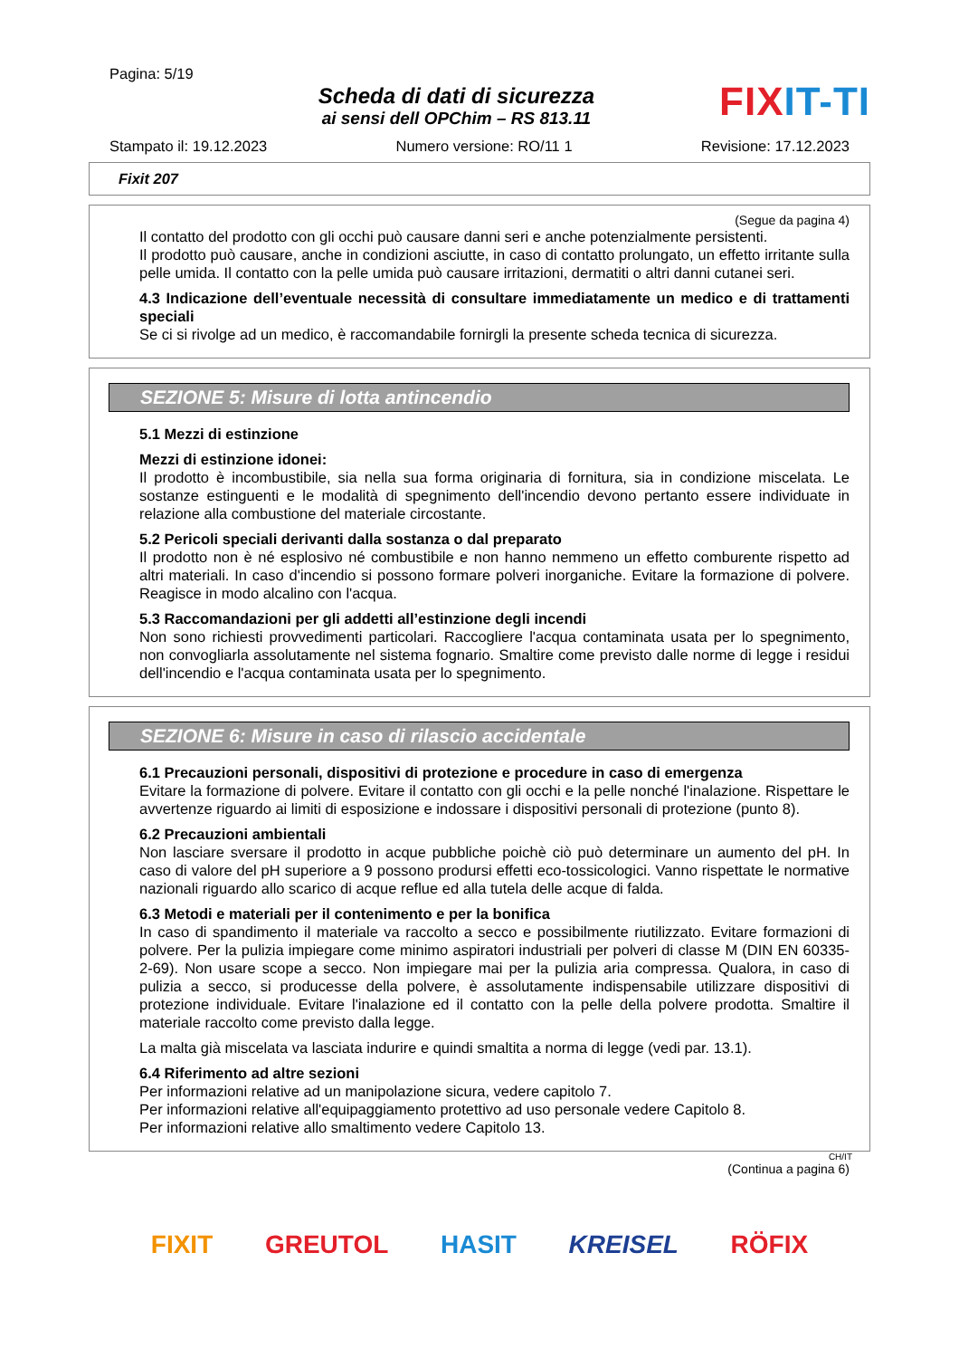Pagina: 5/19
Scheda di dati di sicurezza
ai sensi dell OPChim – RS 813.11
FIXIT-TI
Stampato il: 19.12.2023 Numero versione: RO/11 1 Revisione: 17.12.2023
Fixit 207
(Segue da pagina 4)
Il contatto del prodotto con gli occhi può causare danni seri e anche potenzialmente persistenti.
Il prodotto può causare, anche in condizioni asciutte, in caso di contatto prolungato, un effetto irritante sulla pelle umida. Il contatto con la pelle umida può causare irritazioni, dermatiti o altri danni cutanei seri.
4.3 Indicazione dell’eventuale necessità di consultare immediatamente un medico e di trattamenti speciali
Se ci si rivolge ad un medico, è raccomandabile fornirgli la presente scheda tecnica di sicurezza.
SEZIONE 5: Misure di lotta antincendio
5.1 Mezzi di estinzione
Mezzi di estinzione idonei:
Il prodotto è incombustibile, sia nella sua forma originaria di fornitura, sia in condizione miscelata. Le sostanze estinguenti e le modalità di spegnimento dell'incendio devono pertanto essere individuate in relazione alla combustione del materiale circostante.
5.2 Pericoli speciali derivanti dalla sostanza o dal preparato
Il prodotto non è né esplosivo né combustibile e non hanno nemmeno un effetto comburente rispetto ad altri materiali. In caso d'incendio si possono formare polveri inorganiche. Evitare la formazione di polvere. Reagisce in modo alcalino con l'acqua.
5.3 Raccomandazioni per gli addetti all’estinzione degli incendi
Non sono richiesti provvedimenti particolari. Raccogliere l'acqua contaminata usata per lo spegnimento, non convogliarla assolutamente nel sistema fognario. Smaltire come previsto dalle norme di legge i residui dell'incendio e l'acqua contaminata usata per lo spegnimento.
SEZIONE 6: Misure in caso di rilascio accidentale
6.1 Precauzioni personali, dispositivi di protezione e procedure in caso di emergenza
Evitare la formazione di polvere. Evitare il contatto con gli occhi e la pelle nonché l'inalazione. Rispettare le avvertenze riguardo ai limiti di esposizione e indossare i dispositivi personali di protezione (punto 8).
6.2 Precauzioni ambientali
Non lasciare sversare il prodotto in acque pubbliche poichè ciò può determinare un aumento del pH. In caso di valore del pH superiore a 9 possono prodursi effetti eco-tossicologici. Vanno rispettate le normative nazionali riguardo allo scarico di acque reflue ed alla tutela delle acque di falda.
6.3 Metodi e materiali per il contenimento e per la bonifica
In caso di spandimento il materiale va raccolto a secco e possibilmente riutilizzato. Evitare formazioni di polvere. Per la pulizia impiegare come minimo aspiratori industriali per polveri di classe M (DIN EN 60335-2-69). Non usare scope a secco. Non impiegare mai per la pulizia aria compressa. Qualora, in caso di pulizia a secco, si producesse della polvere, è assolutamente indispensabile utilizzare dispositivi di protezione individuale. Evitare l'inalazione ed il contatto con la pelle della polvere prodotta. Smaltire il materiale raccolto come previsto dalla legge.
La malta già miscelata va lasciata indurire e quindi smaltita a norma di legge (vedi par. 13.1).
6.4 Riferimento ad altre sezioni
Per informazioni relative ad un manipolazione sicura, vedere capitolo 7.
Per informazioni relative all'equipaggiamento protettivo ad uso personale vedere Capitolo 8.
Per informazioni relative allo smaltimento vedere Capitolo 13.
CH/IT
(Continua a pagina 6)
FIXIT GREUTOL HASIT KREISEL RÖFIX